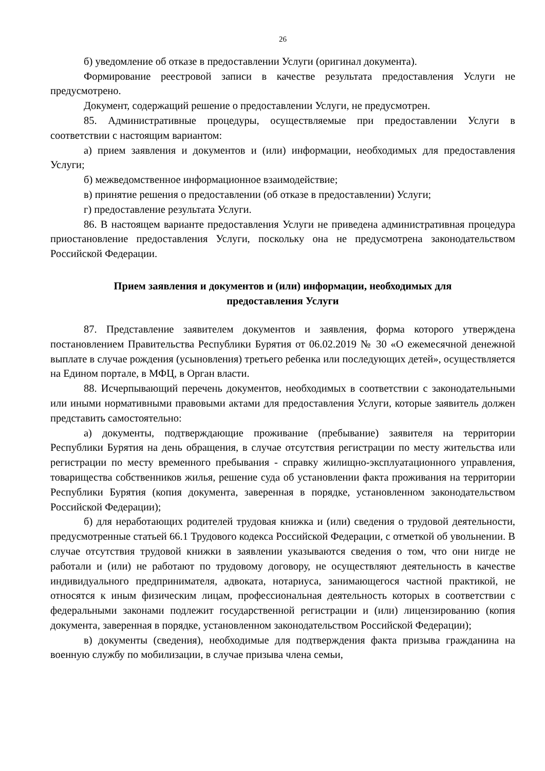26
б) уведомление об отказе в предоставлении Услуги (оригинал документа).
Формирование реестровой записи в качестве результата предоставления Услуги не предусмотрено.
Документ, содержащий решение о предоставлении Услуги, не предусмотрен.
85. Административные процедуры, осуществляемые при предоставлении Услуги в соответствии с настоящим вариантом:
а) прием заявления и документов и (или) информации, необходимых для предоставления Услуги;
б) межведомственное информационное взаимодействие;
в) принятие решения о предоставлении (об отказе в предоставлении) Услуги;
г) предоставление результата Услуги.
86. В настоящем варианте предоставления Услуги не приведена административная процедура приостановление предоставления Услуги, поскольку она не предусмотрена законодательством Российской Федерации.
Прием заявления и документов и (или) информации, необходимых для
предоставления Услуги
87. Представление заявителем документов и заявления, форма которого утверждена постановлением Правительства Республики Бурятия от 06.02.2019 № 30 «О ежемесячной денежной выплате в случае рождения (усыновления) третьего ребенка или последующих детей», осуществляется на Едином портале, в МФЦ, в Орган власти.
88. Исчерпывающий перечень документов, необходимых в соответствии с законодательными или иными нормативными правовыми актами для предоставления Услуги, которые заявитель должен представить самостоятельно:
а) документы, подтверждающие проживание (пребывание) заявителя на территории Республики Бурятия на день обращения, в случае отсутствия регистрации по месту жительства или регистрации по месту временного пребывания - справку жилищно-эксплуатационного управления, товарищества собственников жилья, решение суда об установлении факта проживания на территории Республики Бурятия (копия документа, заверенная в порядке, установленном законодательством Российской Федерации);
б) для неработающих родителей трудовая книжка и (или) сведения о трудовой деятельности, предусмотренные статьей 66.1 Трудового кодекса Российской Федерации, с отметкой об увольнении. В случае отсутствия трудовой книжки в заявлении указываются сведения о том, что они нигде не работали и (или) не работают по трудовому договору, не осуществляют деятельность в качестве индивидуального предпринимателя, адвоката, нотариуса, занимающегося частной практикой, не относятся к иным физическим лицам, профессиональная деятельность которых в соответствии с федеральными законами подлежит государственной регистрации и (или) лицензированию (копия документа, заверенная в порядке, установленном законодательством Российской Федерации);
в) документы (сведения), необходимые для подтверждения факта призыва гражданина на военную службу по мобилизации, в случае призыва члена семьи,